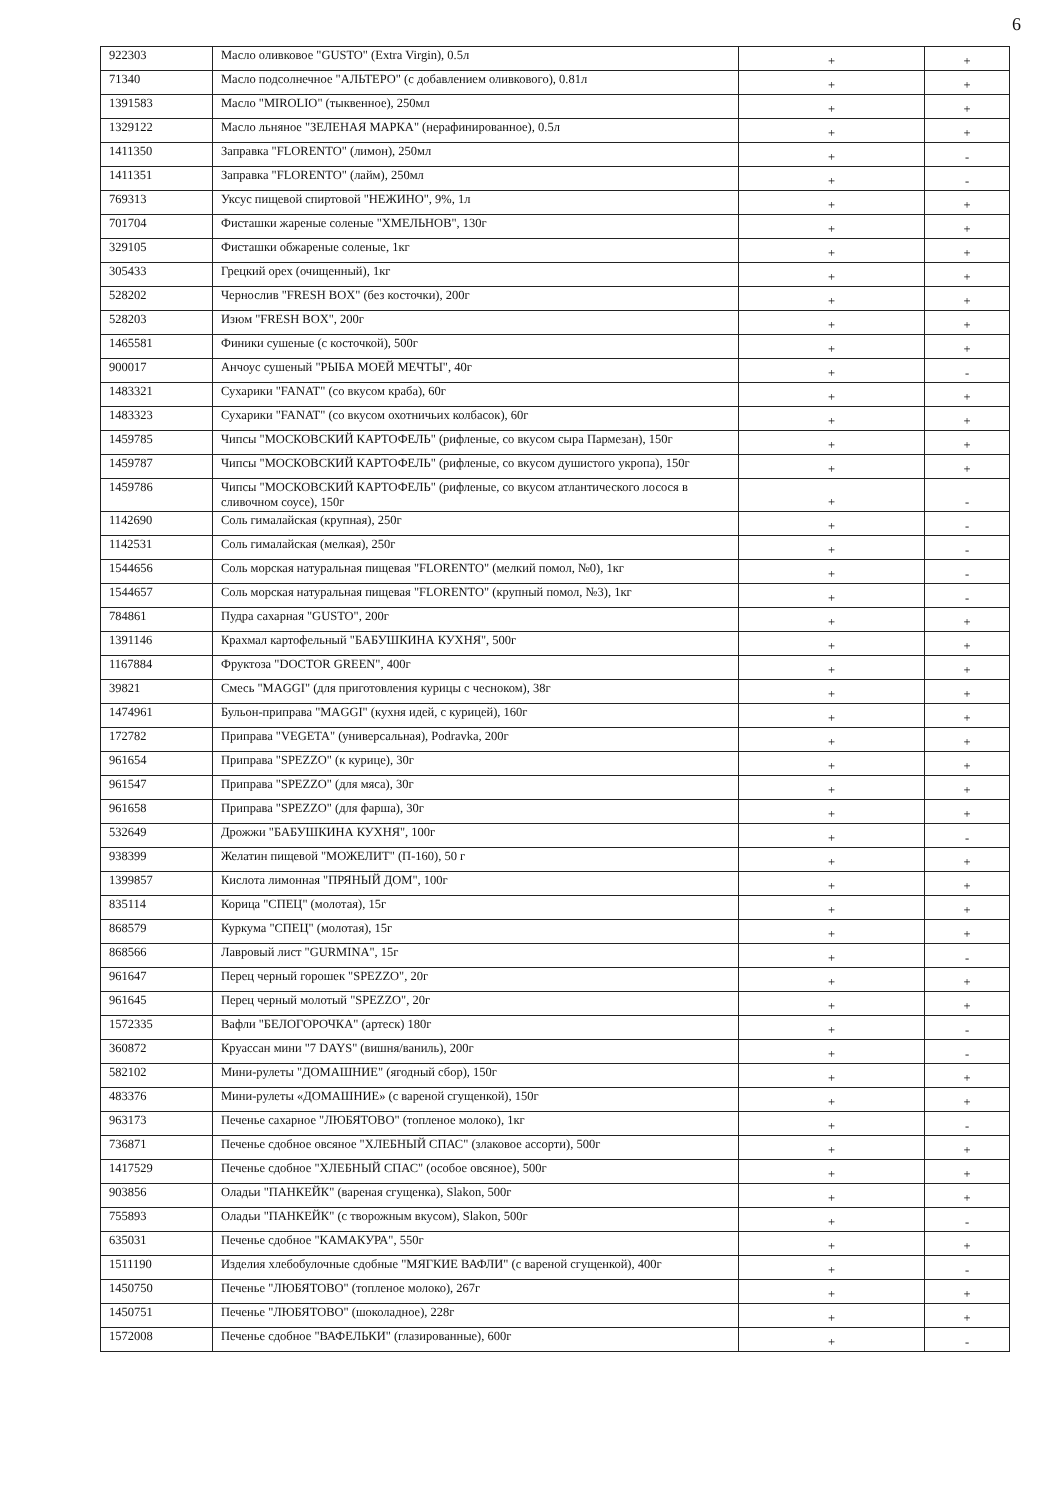6
| 922303 | Масло оливковое "GUSTO" (Extra Virgin), 0.5л | + | + |
| 71340 | Масло подсолнечное "АЛЬТЕРО" (с добавлением оливкового), 0.81л | + | + |
| 1391583 | Масло "MIROLIO" (тыквенное), 250мл | + | + |
| 1329122 | Масло льняное "ЗЕЛЕНАЯ МАРКА" (нерафинированное), 0.5л | + | + |
| 1411350 | Заправка "FLORENTO" (лимон), 250мл | + | - |
| 1411351 | Заправка "FLORENTO" (лайм), 250мл | + | - |
| 769313 | Уксус пищевой спиртовой "НЕЖИНО", 9%, 1л | + | + |
| 701704 | Фисташки жареные соленые "ХМЕЛЬНОВ", 130г | + | + |
| 329105 | Фисташки обжареные соленые, 1кг | + | + |
| 305433 | Грецкий орех (очищенный), 1кг | + | + |
| 528202 | Чернослив "FRESH BOX" (без косточки), 200г | + | + |
| 528203 | Изюм "FRESH BOX", 200г | + | + |
| 1465581 | Финики сушеные (с косточкой), 500г | + | + |
| 900017 | Анчоус сушеный "РЫБА МОЕЙ МЕЧТЫ", 40г | + | - |
| 1483321 | Сухарики "FANAT" (со вкусом краба), 60г | + | + |
| 1483323 | Сухарики "FANAT" (со вкусом охотничьих колбасок), 60г | + | + |
| 1459785 | Чипсы "МОСКОВСКИЙ КАРТОФЕЛЬ" (рифленые, со вкусом сыра Пармезан), 150г | + | + |
| 1459787 | Чипсы "МОСКОВСКИЙ КАРТОФЕЛЬ" (рифленые, со вкусом душистого укропа), 150г | + | + |
| 1459786 | Чипсы "МОСКОВСКИЙ КАРТОФЕЛЬ" (рифленые, со вкусом атлантического лосося в сливочном соусе), 150г | + | - |
| 1142690 | Соль гималайская (крупная), 250г | + | - |
| 1142531 | Соль гималайская (мелкая), 250г | + | - |
| 1544656 | Соль морская натуральная пищевая "FLORENTO" (мелкий помол, №0), 1кг | + | - |
| 1544657 | Соль морская натуральная пищевая "FLORENTO" (крупный помол, №3), 1кг | + | - |
| 784861 | Пудра сахарная "GUSTO", 200г | + | + |
| 1391146 | Крахмал картофельный "БАБУШКИНА КУХНЯ", 500г | + | + |
| 1167884 | Фруктоза "DOCTOR GREEN", 400г | + | + |
| 39821 | Смесь "MAGGI" (для приготовления курицы с чесноком), 38г | + | + |
| 1474961 | Бульон-приправа "MAGGI" (кухня идей, с курицей), 160г | + | + |
| 172782 | Приправа "VEGETA" (универсальная), Podravka, 200г | + | + |
| 961654 | Приправа "SPEZZO" (к курице), 30г | + | + |
| 961547 | Приправа "SPEZZO" (для мяса), 30г | + | + |
| 961658 | Приправа "SPEZZO" (для фарша), 30г | + | + |
| 532649 | Дрожжи "БАБУШКИНА КУХНЯ", 100г | + | - |
| 938399 | Желатин пищевой "МОЖЕЛИТ" (П-160), 50 г | + | + |
| 1399857 | Кислота лимонная "ПРЯНЫЙ ДОМ", 100г | + | + |
| 835114 | Корица "СПЕЦ" (молотая), 15г | + | + |
| 868579 | Куркума "СПЕЦ" (молотая), 15г | + | + |
| 868566 | Лавровый лист "GURMINA", 15г | + | - |
| 961647 | Перец черный горошек "SPEZZO", 20г | + | + |
| 961645 | Перец черный молотый "SPEZZO", 20г | + | + |
| 1572335 | Вафли "БЕЛОГОРОЧКА" (артеск) 180г | + | - |
| 360872 | Круассан мини "7 DAYS" (вишня/ваниль), 200г | + | - |
| 582102 | Мини-рулеты "ДОМАШНИЕ" (ягодный сбор), 150г | + | + |
| 483376 | Мини-рулеты «ДОМАШНИЕ» (с вареной сгущенкой), 150г | + | + |
| 963173 | Печенье сахарное "ЛЮБЯТОВО" (топленое молоко), 1кг | + | - |
| 736871 | Печенье сдобное овсяное "ХЛЕБНЫЙ СПАС" (злаковое ассорти), 500г | + | + |
| 1417529 | Печенье сдобное "ХЛЕБНЫЙ СПАС" (особое овсяное), 500г | + | + |
| 903856 | Оладьи "ПАНКЕЙК" (вареная сгущенка), Slakon, 500г | + | + |
| 755893 | Оладьи "ПАНКЕЙК" (с творожным вкусом), Slakon, 500г | + | - |
| 635031 | Печенье сдобное "КАМАКУРА", 550г | + | + |
| 1511190 | Изделия хлебобулочные сдобные "МЯГКИЕ ВАФЛИ" (с вареной сгущенкой), 400г | + | - |
| 1450750 | Печенье "ЛЮБЯТОВО" (топленое молоко), 267г | + | + |
| 1450751 | Печенье "ЛЮБЯТОВО" (шоколадное), 228г | + | + |
| 1572008 | Печенье сдобное "ВАФЕЛЬКИ" (глазированные), 600г | + | - |